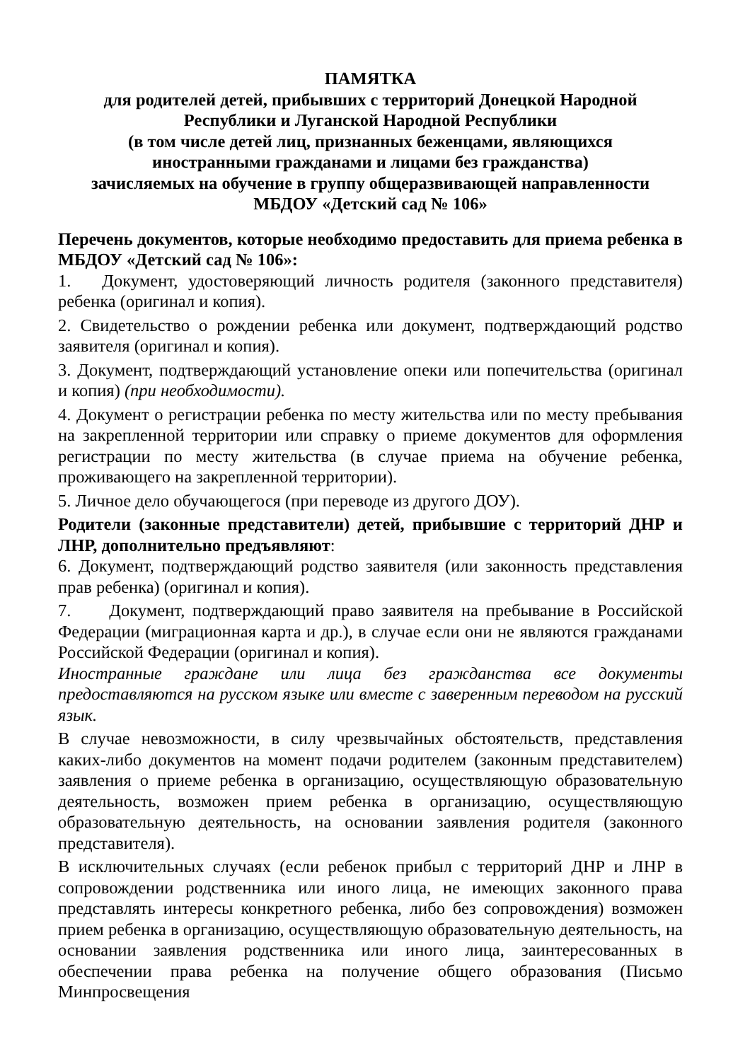ПАМЯТКА
для родителей детей, прибывших с территорий Донецкой Народной
Республики и Луганской Народной Республики
(в том числе детей лиц, признанных беженцами, являющихся
иностранными гражданами и лицами без гражданства)
зачисляемых на обучение в группу общеразвивающей направленности
МБДОУ «Детский сад № 106»
Перечень документов, которые необходимо предоставить для приема ребенка в МБДОУ «Детский сад № 106»:
1. Документ, удостоверяющий личность родителя (законного представителя) ребенка (оригинал и копия).
2. Свидетельство о рождении ребенка или документ, подтверждающий родство заявителя (оригинал и копия).
3. Документ, подтверждающий установление опеки или попечительства (оригинал и копия) (при необходимости).
4. Документ о регистрации ребенка по месту жительства или по месту пребывания на закрепленной территории или справку о приеме документов для оформления регистрации по месту жительства (в случае приема на обучение ребенка, проживающего на закрепленной территории).
5. Личное дело обучающегося (при переводе из другого ДОУ).
Родители (законные представители) детей, прибывшие с территорий ДНР и ЛНР, дополнительно предъявляют:
6. Документ, подтверждающий родство заявителя (или законность представления прав ребенка) (оригинал и копия).
7. Документ, подтверждающий право заявителя на пребывание в Российской Федерации (миграционная карта и др.), в случае если они не являются гражданами Российской Федерации (оригинал и копия).
Иностранные граждане или лица без гражданства все документы предоставляются на русском языке или вместе с заверенным переводом на русский язык.
В случае невозможности, в силу чрезвычайных обстоятельств, представления каких-либо документов на момент подачи родителем (законным представителем) заявления о приеме ребенка в организацию, осуществляющую образовательную деятельность, возможен прием ребенка в организацию, осуществляющую образовательную деятельность, на основании заявления родителя (законного представителя).
В исключительных случаях (если ребенок прибыл с территорий ДНР и ЛНР в сопровождении родственника или иного лица, не имеющих законного права представлять интересы конкретного ребенка, либо без сопровождения) возможен прием ребенка в организацию, осуществляющую образовательную деятельность, на основании заявления родственника или иного лица, заинтересованных в обеспечении права ребенка на получение общего образования (Письмо Минпросвещения